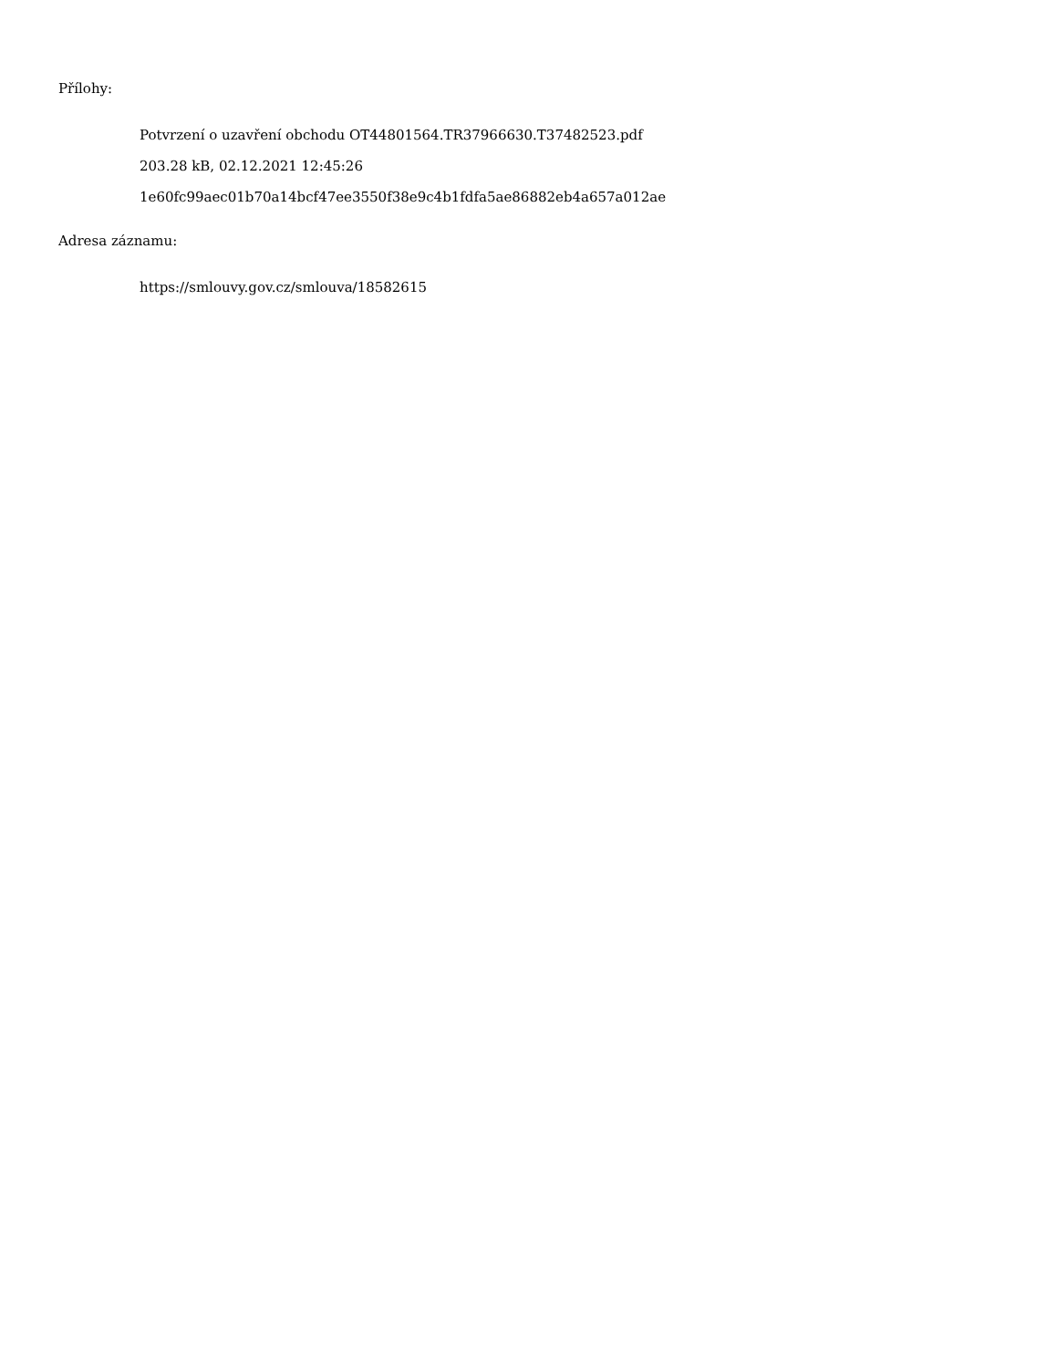Přílohy:
Potvrzení o uzavření obchodu OT44801564.TR37966630.T37482523.pdf
203.28 kB, 02.12.2021 12:45:26
1e60fc99aec01b70a14bcf47ee3550f38e9c4b1fdfa5ae86882eb4a657a012ae
Adresa záznamu:
https://smlouvy.gov.cz/smlouva/18582615